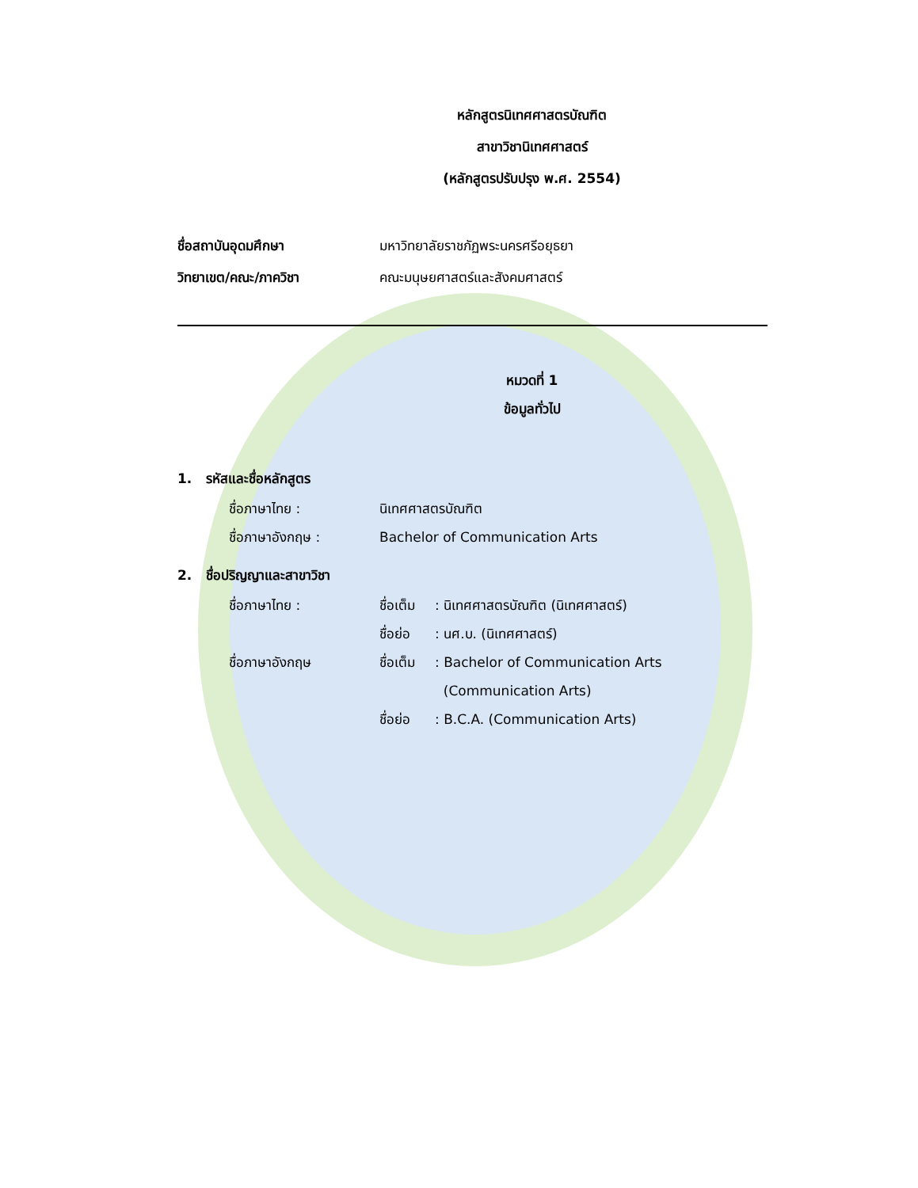หลักสูตรนิเทศศาสตรบัณฑิต
สาขาวิชานิเทศศาสตร์
(หลักสูตรปรับปรุง พ.ศ. 2554)
ชื่อสถาบันอุดมศึกษา มหาวิทยาลัยราชภัฏพระนครศรีอยุธยา
วิทยาเขต/คณะ/ภาควิชา คณะมนุษยศาสตร์และสังคมศาสตร์
หมวดที่ 1
ข้อมูลทั่วไป
1. รหัสและชื่อหลักสูตร
ชื่อภาษาไทย : นิเทศศาสตรบัณฑิต
ชื่อภาษาอังกฤษ : Bachelor of Communication Arts
2. ชื่อปริญญาและสาขาวิชา
ชื่อภาษาไทย : ชื่อเต็ม: นิเทศศาสตรบัณฑิต (นิเทศศาสตร์)
ชื่อย่อ: นศ.บ. (นิเทศศาสตร์)
ชื่อภาษาอังกฤษ ชื่อเต็ม: Bachelor of Communication Arts
(Communication Arts)
ชื่อย่อ: B.C.A. (Communication Arts)